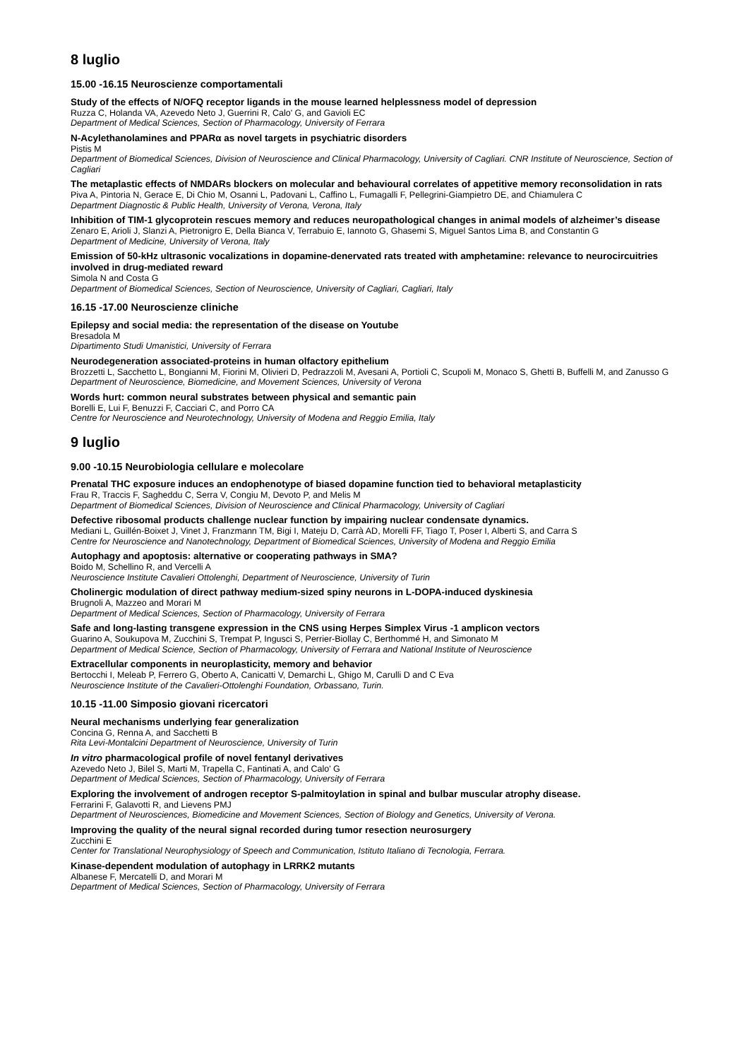8 luglio
15.00 -16.15 Neuroscienze comportamentali
Study of the effects of N/OFQ receptor ligands in the mouse learned helplessness model of depression
Ruzza C, Holanda VA, Azevedo Neto J, Guerrini R, Calo' G, and Gavioli EC
Department of Medical Sciences, Section of Pharmacology, University of Ferrara
N-Acylethanolamines and PPARα as novel targets in psychiatric disorders
Pistis M
Department of Biomedical Sciences, Division of Neuroscience and Clinical Pharmacology, University of Cagliari. CNR Institute of Neuroscience, Section of Cagliari
The metaplastic effects of NMDARs blockers on molecular and behavioural correlates of appetitive memory reconsolidation in rats
Piva A, Pintoria N, Gerace E, Di Chio M, Osanni L, Padovani L, Caffino L, Fumagalli F, Pellegrini-Giampietro DE, and Chiamulera C
Department Diagnostic & Public Health, University of Verona, Verona, Italy
Inhibition of TIM-1 glycoprotein rescues memory and reduces neuropathological changes in animal models of alzheimer’s disease
Zenaro E, Arioli J, Slanzi A, Pietronigro E, Della Bianca V, Terrabuio E, Iannoto G, Ghasemi S, Miguel Santos Lima B, and Constantin G
Department of Medicine, University of Verona, Italy
Emission of 50-kHz ultrasonic vocalizations in dopamine-denervated rats treated with amphetamine: relevance to neurocircuitries involved in drug-mediated reward
Simola N and Costa G
Department of Biomedical Sciences, Section of Neuroscience, University of Cagliari, Cagliari, Italy
16.15 -17.00 Neuroscienze cliniche
Epilepsy and social media: the representation of the disease on Youtube
Bresadola M
Dipartimento Studi Umanistici, University of Ferrara
Neurodegeneration associated-proteins in human olfactory epithelium
Brozzetti L, Sacchetto L, Bongianni M, Fiorini M, Olivieri D, Pedrazzoli M, Avesani A, Portioli C, Scupoli M, Monaco S, Ghetti B, Buffelli M, and Zanusso G
Department of Neuroscience, Biomedicine, and Movement Sciences, University of Verona
Words hurt: common neural substrates between physical and semantic pain
Borelli E, Lui F, Benuzzi F, Cacciari C, and Porro CA
Centre for Neuroscience and Neurotechnology, University of Modena and Reggio Emilia, Italy
9 luglio
9.00 -10.15 Neurobiologia cellulare e molecolare
Prenatal THC exposure induces an endophenotype of biased dopamine function tied to behavioral metaplasticity
Frau R, Traccis F, Sagheddu C, Serra V, Congiu M, Devoto P, and Melis M
Department of Biomedical Sciences, Division of Neuroscience and Clinical Pharmacology, University of Cagliari
Defective ribosomal products challenge nuclear function by impairing nuclear condensate dynamics.
Mediani L, Guillén-Boixet J, Vinet J, Franzmann TM, Bigi I, Mateju D, Carrà AD, Morelli FF, Tiago T, Poser I, Alberti S, and Carra S
Centre for Neuroscience and Nanotechnology, Department of Biomedical Sciences, University of Modena and Reggio Emilia
Autophagy and apoptosis: alternative or cooperating pathways in SMA?
Boido M, Schellino R, and Vercelli A
Neuroscience Institute Cavalieri Ottolenghi, Department of Neuroscience, University of Turin
Cholinergic modulation of direct pathway medium-sized spiny neurons in L-DOPA-induced dyskinesia
Brugnoli A, Mazzeo and Morari M
Department of Medical Sciences, Section of Pharmacology, University of Ferrara
Safe and long-lasting transgene expression in the CNS using Herpes Simplex Virus -1 amplicon vectors
Guarino A, Soukupova M, Zucchini S, Trempat P, Ingusci S, Perrier-Biollay C, Berthommé H, and Simonato M
Department of Medical Science, Section of Pharmacology, University of Ferrara and National Institute of Neuroscience
Extracellular components in neuroplasticity, memory and behavior
Bertocchi I, Meleab P, Ferrero G, Oberto A, Canicatti V, Demarchi L, Ghigo M, Carulli D and C Eva
Neuroscience Institute of the Cavalieri-Ottolenghi Foundation, Orbassano, Turin.
10.15 -11.00 Simposio giovani ricercatori
Neural mechanisms underlying fear generalization
Concina G, Renna A, and Sacchetti B
Rita Levi-Montalcini Department of Neuroscience, University of Turin
In vitro pharmacological profile of novel fentanyl derivatives
Azevedo Neto J, Bilel S, Marti M, Trapella C, Fantinati A, and Calo' G
Department of Medical Sciences, Section of Pharmacology, University of Ferrara
Exploring the involvement of androgen receptor S-palmitoylation in spinal and bulbar muscular atrophy disease.
Ferrarini F, Galavotti R, and Lievens PMJ
Department of Neurosciences, Biomedicine and Movement Sciences, Section of Biology and Genetics, University of Verona.
Improving the quality of the neural signal recorded during tumor resection neurosurgery
Zucchini E
Center for Translational Neurophysiology of Speech and Communication, Istituto Italiano di Tecnologia, Ferrara.
Kinase-dependent modulation of autophagy in LRRK2 mutants
Albanese F, Mercatelli D, and Morari M
Department of Medical Sciences, Section of Pharmacology, University of Ferrara